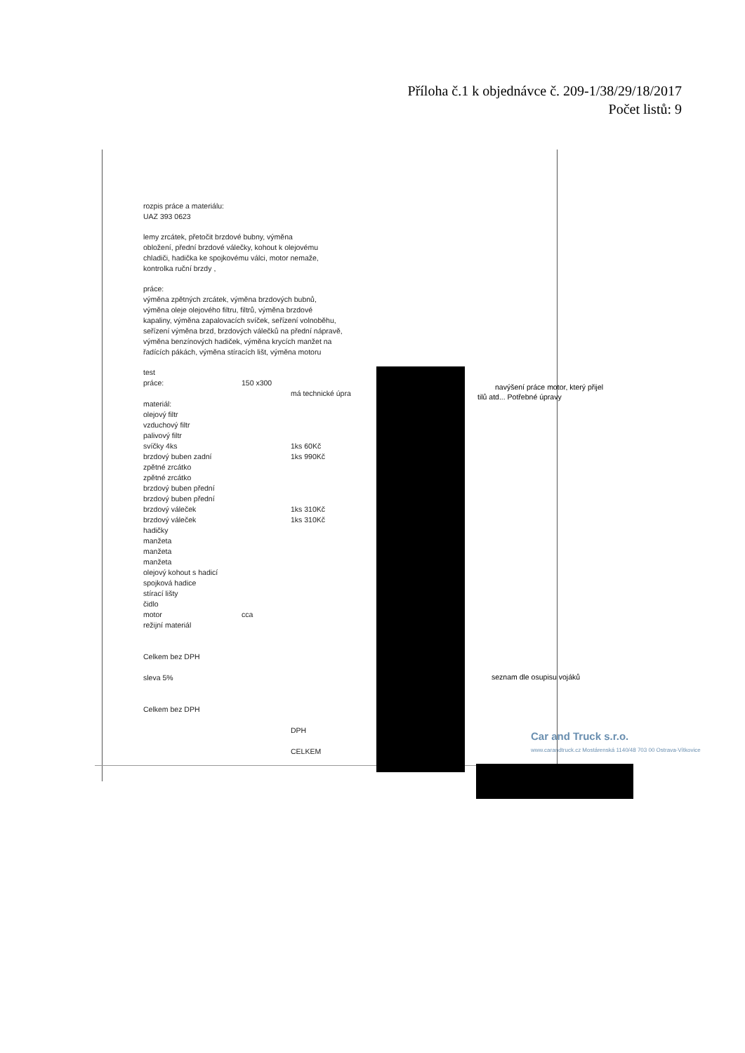Příloha č.1 k objednávce č. 209-1/38/29/18/2017
Počet listů: 9
rozpis práce a materiálu:
UAZ 393 0623
lemy zrcátek, přetočit brzdové bubny, výměna
obložení, přední brzdové válečky, kohout k olejovému
chladiči, hadička ke spojkovému válci, motor nemaže,
kontrolka ruční brzdy ,
práce:
výměna zpětných zrcátek, výměna brzdových bubnů,
výměna oleje olejového filtru, filtrů, výměna brzdové
kapaliny, výměna zapalovacích svíček, seřízení volnoběhu,
seřízení výměna brzd, brzdových válečků na přední nápravě,
výměna benzínových hadiček, výměna krycích manžet na
řadících pákách, výměna stíracích lišt, výměna motoru
| test | | |
| práce: | 150 x300 | |
| | | má technické úpra |
| materiál: | | |
| olejový filtr | | |
| vzduchový filtr | | |
| palivový filtr | | |
| svíčky 4ks | | 1ks 60Kč |
| brzdový buben zadní | | 1ks 990Kč |
| zpětné zrcátko | | |
| zpětné zrcátko | | |
| brzdový buben přední | | |
| brzdový buben přední | | |
| brzdový váleček | | 1ks 310Kč |
| brzdový váleček | | 1ks 310Kč |
| hadičky | | |
| manžeta | | |
| manžeta | | |
| manžeta | | |
| olejový kohout s hadicí | | |
| spojková hadice | | |
| stírací lišty | | |
| čidlo | | |
| motor | cca | |
| režijní materiál | | |
| Celkem bez DPH | | |
| sleva 5% | | |
| Celkem bez DPH | | |
| | | DPH |
| | | CELKEM |
tilů atd... Potřebné úpravy
navýšení práce motor, který přijel
seznam dle osupisu vojáků
Car and Truck s.r.o.
www.carandtruck.cz Mostárenská 1140/48 703 00 Ostrava-Vítkovice